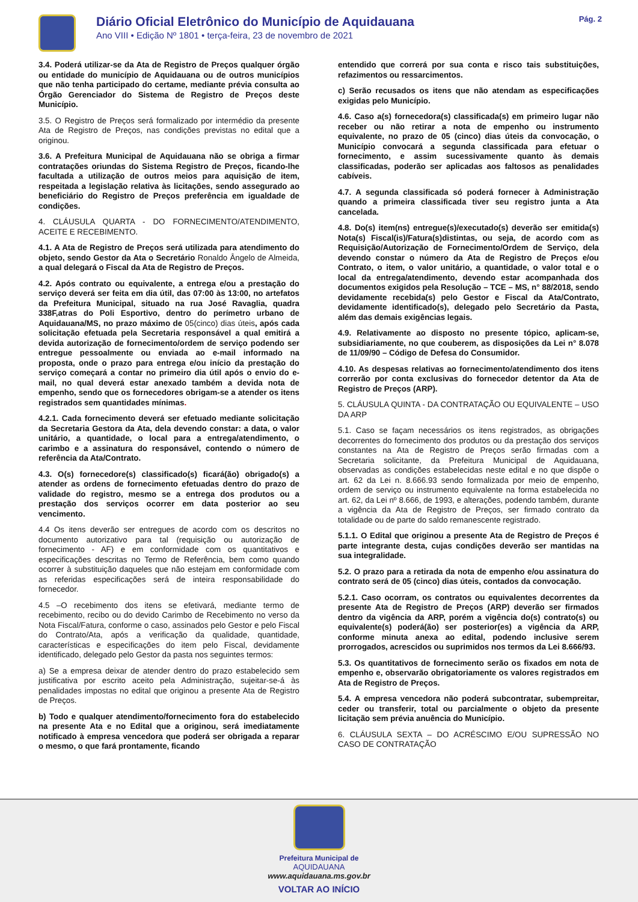Diário Oficial Eletrônico do Município de Aquidauana
Ano VIII • Edição Nº 1801 • terça-feira, 23 de novembro de 2021
Pág. 2
3.4. Poderá utilizar-se da Ata de Registro de Preços qualquer órgão ou entidade do município de Aquidauana ou de outros municípios que não tenha participado do certame, mediante prévia consulta ao Órgão Gerenciador do Sistema de Registro de Preços deste Município.
3.5. O Registro de Preços será formalizado por intermédio da presente Ata de Registro de Preços, nas condições previstas no edital que a originou.
3.6. A Prefeitura Municipal de Aquidauana não se obriga a firmar contratações oriundas do Sistema Registro de Preços, ficando-lhe facultada a utilização de outros meios para aquisição de item, respeitada a legislação relativa às licitações, sendo assegurado ao beneficiário do Registro de Preços preferência em igualdade de condições.
4. CLÁUSULA QUARTA - DO FORNECIMENTO/ATENDIMENTO, ACEITE E RECEBIMENTO.
4.1. A Ata de Registro de Preços será utilizada para atendimento do objeto, sendo Gestor da Ata o Secretário Ronaldo Ângelo de Almeida, a qual delegará o Fiscal da Ata de Registro de Preços.
4.2. Após contrato ou equivalente, a entrega e/ou a prestação do serviço deverá ser feita em dia útil, das 07:00 às 13:00, no artefatos da Prefeitura Municipal, situado na rua José Ravaglia, quadra 338F,atras do Poli Esportivo, dentro do perímetro urbano de Aquidauana/MS, no prazo máximo de 05(cinco) dias úteis, após cada solicitação efetuada pela Secretaria responsável a qual emitirá a devida autorização de fornecimento/ordem de serviço podendo ser entregue pessoalmente ou enviada ao e-mail informado na proposta, onde o prazo para entrega e/ou início da prestação do serviço começará a contar no primeiro dia útil após o envio do e-mail, no qual deverá estar anexado também a devida nota de empenho, sendo que os fornecedores obrigam-se a atender os itens registrados sem quantidades mínimas.
4.2.1. Cada fornecimento deverá ser efetuado mediante solicitação da Secretaria Gestora da Ata, dela devendo constar: a data, o valor unitário, a quantidade, o local para a entrega/atendimento, o carimbo e a assinatura do responsável, contendo o número de referência da Ata/Contrato.
4.3. O(s) fornecedore(s) classificado(s) ficará(ão) obrigado(s) a atender as ordens de fornecimento efetuadas dentro do prazo de validade do registro, mesmo se a entrega dos produtos ou a prestação dos serviços ocorrer em data posterior ao seu vencimento.
4.4 Os itens deverão ser entregues de acordo com os descritos no documento autorizativo para tal (requisição ou autorização de fornecimento - AF) e em conformidade com os quantitativos e especificações descritas no Termo de Referência, bem como quando ocorrer à substituição daqueles que não estejam em conformidade com as referidas especificações será de inteira responsabilidade do fornecedor.
4.5 –O recebimento dos itens se efetivará, mediante termo de recebimento, recibo ou do devido Carimbo de Recebimento no verso da Nota Fiscal/Fatura, conforme o caso, assinados pelo Gestor e pelo Fiscal do Contrato/Ata, após a verificação da qualidade, quantidade, características e especificações do item pelo Fiscal, devidamente identificado, delegado pelo Gestor da pasta nos seguintes termos:
a) Se a empresa deixar de atender dentro do prazo estabelecido sem justificativa por escrito aceito pela Administração, sujeitar-se-á às penalidades impostas no edital que originou a presente Ata de Registro de Preços.
b) Todo e qualquer atendimento/fornecimento fora do estabelecido na presente Ata e no Edital que a originou, será imediatamente notificado à empresa vencedora que poderá ser obrigada a reparar o mesmo, o que fará prontamente, ficando
entendido que correrá por sua conta e risco tais substituições, refazimentos ou ressarcimentos.
c) Serão recusados os itens que não atendam as especificações exigidas pelo Município.
4.6. Caso a(s) fornecedora(s) classificada(s) em primeiro lugar não receber ou não retirar a nota de empenho ou instrumento equivalente, no prazo de 05 (cinco) dias úteis da convocação, o Município convocará a segunda classificada para efetuar o fornecimento, e assim sucessivamente quanto às demais classificadas, poderão ser aplicadas aos faltosos as penalidades cabíveis.
4.7. A segunda classificada só poderá fornecer à Administração quando a primeira classificada tiver seu registro junta a Ata cancelada.
4.8. Do(s) item(ns) entregue(s)/executado(s) deverão ser emitida(s) Nota(s) Fiscal(is)/Fatura(s)distintas, ou seja, de acordo com as Requisição/Autorização de Fornecimento/Ordem de Serviço, dela devendo constar o número da Ata de Registro de Preços e/ou Contrato, o item, o valor unitário, a quantidade, o valor total e o local da entrega/atendimento, devendo estar acompanhada dos documentos exigidos pela Resolução – TCE – MS, n° 88/2018, sendo devidamente recebida(s) pelo Gestor e Fiscal da Ata/Contrato, devidamente identificado(s), delegado pelo Secretário da Pasta, além das demais exigências legais.
4.9. Relativamente ao disposto no presente tópico, aplicam-se, subsidiariamente, no que couberem, as disposições da Lei n° 8.078 de 11/09/90 – Código de Defesa do Consumidor.
4.10. As despesas relativas ao fornecimento/atendimento dos itens correrão por conta exclusivas do fornecedor detentor da Ata de Registro de Preços (ARP).
5. CLÁUSULA QUINTA - DA CONTRATAÇÃO OU EQUIVALENTE – USO DA ARP
5.1. Caso se façam necessários os itens registrados, as obrigações decorrentes do fornecimento dos produtos ou da prestação dos serviços constantes na Ata de Registro de Preços serão firmadas com a Secretaria solicitante, da Prefeitura Municipal de Aquidauana, observadas as condições estabelecidas neste edital e no que dispõe o art. 62 da Lei n. 8.666.93 sendo formalizada por meio de empenho, ordem de serviço ou instrumento equivalente na forma estabelecida no art. 62, da Lei nº 8.666, de 1993, e alterações, podendo também, durante a vigência da Ata de Registro de Preços, ser firmado contrato da totalidade ou de parte do saldo remanescente registrado.
5.1.1. O Edital que originou a presente Ata de Registro de Preços é parte integrante desta, cujas condições deverão ser mantidas na sua integralidade.
5.2. O prazo para a retirada da nota de empenho e/ou assinatura do contrato será de 05 (cinco) dias úteis, contados da convocação.
5.2.1. Caso ocorram, os contratos ou equivalentes decorrentes da presente Ata de Registro de Preços (ARP) deverão ser firmados dentro da vigência da ARP, porém a vigência do(s) contrato(s) ou equivalente(s) poderá(ão) ser posterior(es) a vigência da ARP, conforme minuta anexa ao edital, podendo inclusive serem prorrogados, acrescidos ou suprimidos nos termos da Lei 8.666/93.
5.3. Os quantitativos de fornecimento serão os fixados em nota de empenho e, observarão obrigatoriamente os valores registrados em Ata de Registro de Preços.
5.4. A empresa vencedora não poderá subcontratar, subempreitar, ceder ou transferir, total ou parcialmente o objeto da presente licitação sem prévia anuência do Município.
6. CLÁUSULA SEXTA – DO ACRÉSCIMO E/OU SUPRESSÃO NO CASO DE CONTRATAÇÃO
Prefeitura Municipal de
AQUIDAUANA
www.aquidauana.ms.gov.br
VOLTAR AO INÍCIO